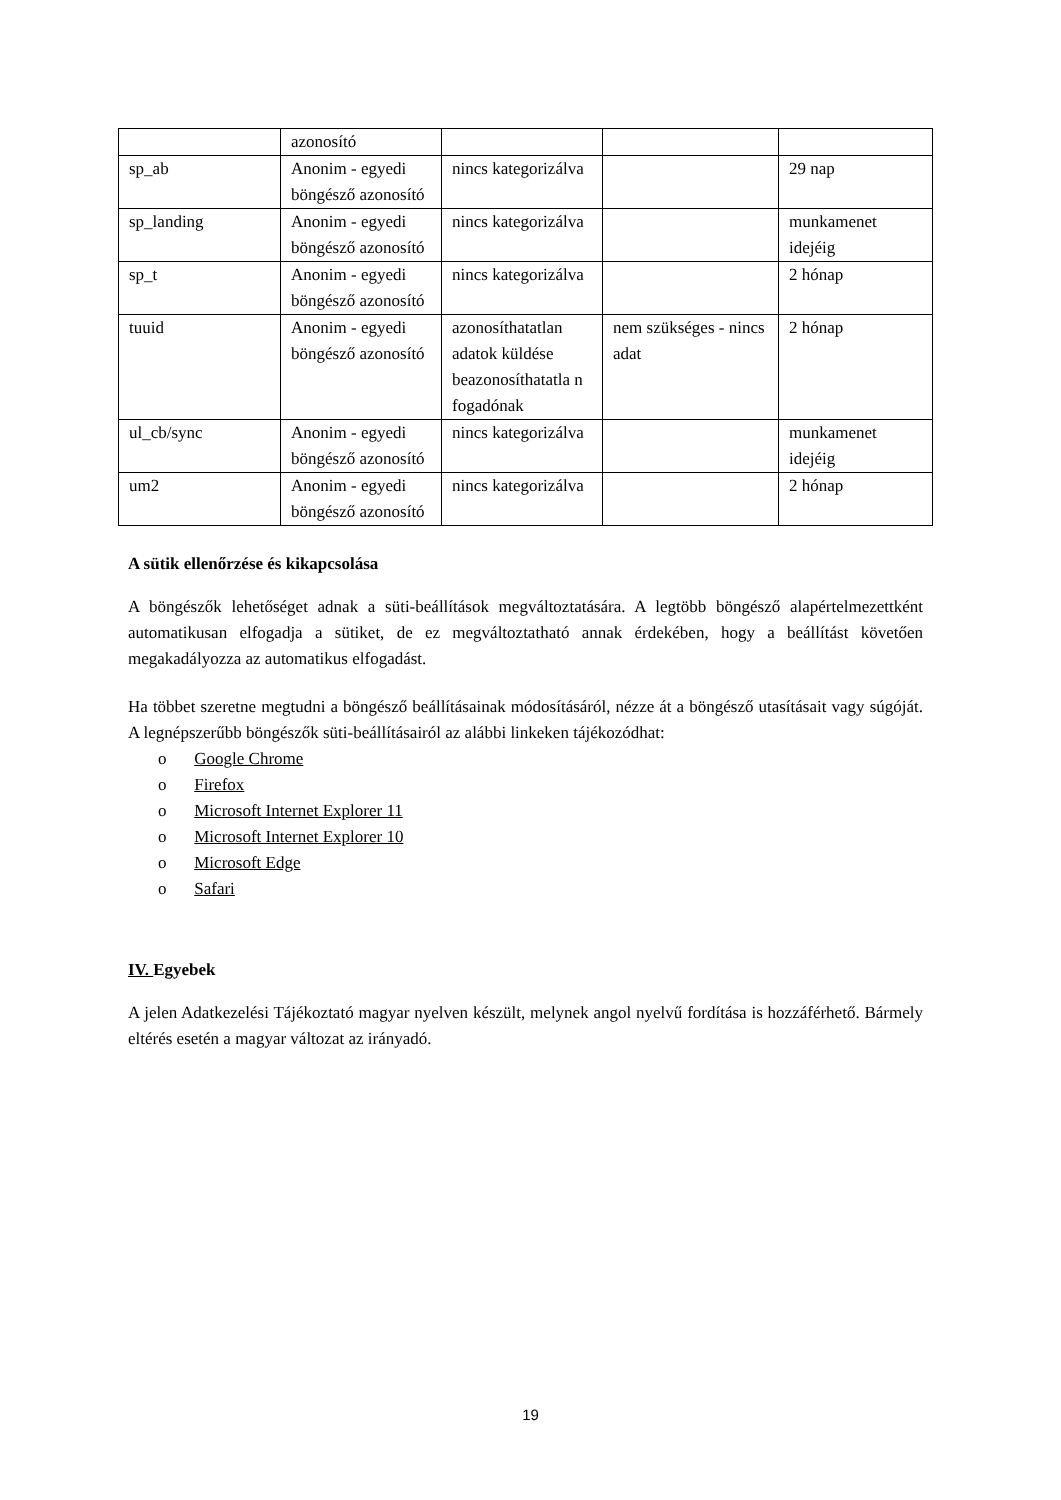| | azonosító | | | |
| sp_ab | Anonim - egyedi böngésző azonosító | nincs kategorizálva | | 29 nap |
| sp_landing | Anonim - egyedi böngésző azonosító | nincs kategorizálva | | munkamenet idejéig |
| sp_t | Anonim - egyedi böngésző azonosító | nincs kategorizálva | | 2 hónap |
| tuuid | Anonim - egyedi böngésző azonosító | azonosíthatatlan adatok küldése beazonosíthatatla n fogadónak | nem szükséges - nincs adat | 2 hónap |
| ul_cb/sync | Anonim - egyedi böngésző azonosító | nincs kategorizálva | | munkamenet idejéig |
| um2 | Anonim - egyedi böngésző azonosító | nincs kategorizálva | | 2 hónap |
A sütik ellenőrzése és kikapcsolása
A böngészők lehetőséget adnak a süti-beállítások megváltoztatására. A legtöbb böngésző alapértelmezettként automatikusan elfogadja a sütiket, de ez megváltoztatható annak érdekében, hogy a beállítást követően megakadályozza az automatikus elfogadást.
Ha többet szeretne megtudni a böngésző beállításainak módosításáról, nézze át a böngésző utasításait vagy súgóját. A legnépszerűbb böngészők süti-beállításairól az alábbi linkeken tájékozódhat:
o Google Chrome
o Firefox
o Microsoft Internet Explorer 11
o Microsoft Internet Explorer 10
o Microsoft Edge
o Safari
IV. Egyebek
A jelen Adatkezelési Tájékoztató magyar nyelven készült, melynek angol nyelvű fordítása is hozzáférhető. Bármely eltérés esetén a magyar változat az irányadó.
19